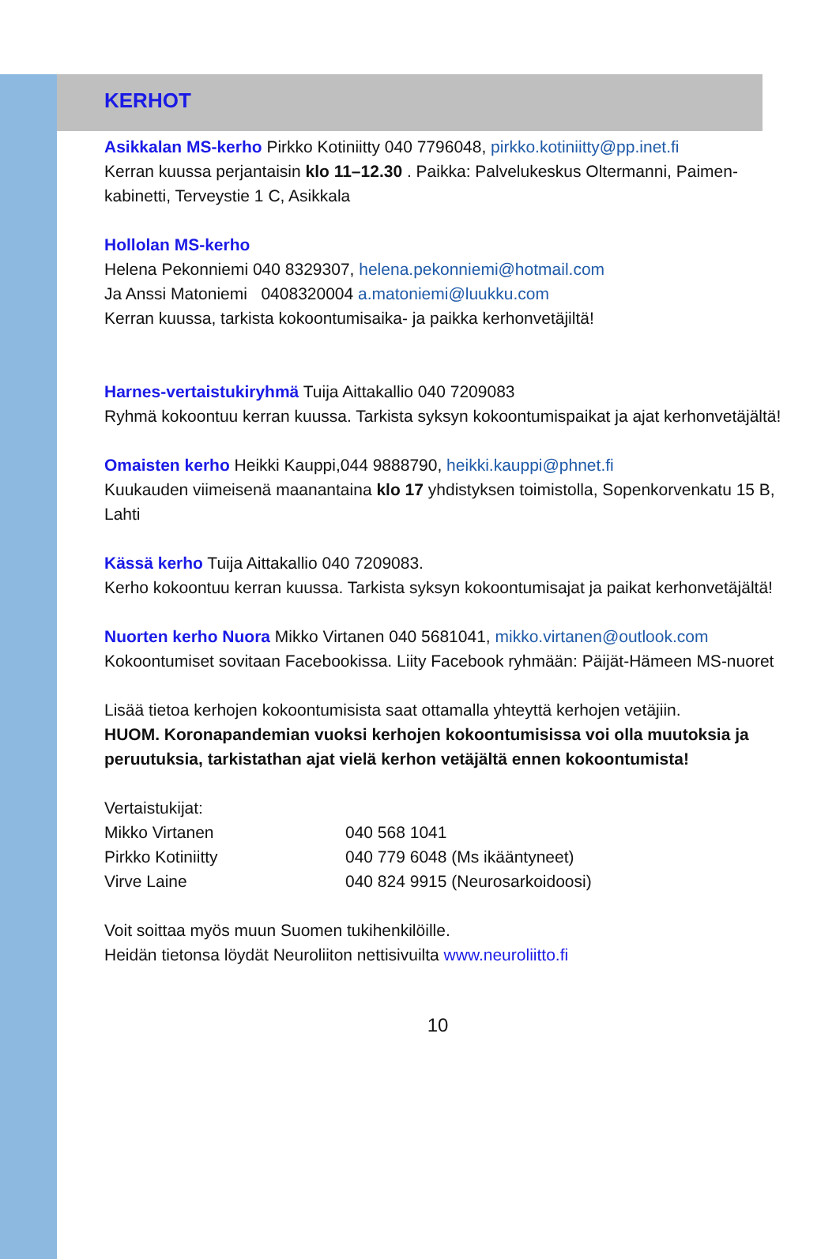KERHOT
Asikkalan MS-kerho Pirkko Kotiniitty 040 7796048, pirkko.kotiniitty@pp.inet.fi
Kerran kuussa perjantaisin klo 11–12.30 . Paikka: Palvelukeskus Oltermanni, Paimen-kabinetti, Terveystie 1 C, Asikkala
Hollolan MS-kerho
Helena Pekonniemi 040 8329307, helena.pekonniemi@hotmail.com
Ja Anssi Matoniemi 0408320004 a.matoniemi@luukku.com
Kerran kuussa, tarkista kokoontumisaika- ja paikka kerhonvetäjiltä!
Harnes-vertaistukiryhmä Tuija Aittakallio 040 7209083
Ryhmä kokoontuu kerran kuussa. Tarkista syksyn kokoontumispaikat ja ajat kerhonvetäjältä!
Omaisten kerho Heikki Kauppi,044 9888790, heikki.kauppi@phnet.fi
Kuukauden viimeisenä maanantaina klo 17 yhdistyksen toimistolla, Sopenkorvenkatu 15 B, Lahti
Kässä kerho Tuija Aittakallio 040 7209083.
Kerho kokoontuu kerran kuussa. Tarkista syksyn kokoontumisajat ja paikat kerhonvetäjältä!
Nuorten kerho Nuora Mikko Virtanen 040 5681041, mikko.virtanen@outlook.com
Kokoontumiset sovitaan Facebookissa. Liity Facebook ryhmään: Päijät-Hämeen MS-nuoret
Lisää tietoa kerhojen kokoontumisista saat ottamalla yhteyttä kerhojen vetäjiin.
HUOM. Koronapandemian vuoksi kerhojen kokoontumisissa voi olla muutoksia ja peruutuksia, tarkistathan ajat vielä kerhon vetäjältä ennen kokoontumista!
Vertaistukijat:
Mikko Virtanen 040 568 1041
Pirkko Kotiniitty 040 779 6048 (Ms ikääntyneet)
Virve Laine 040 824 9915 (Neurosarkoidoosi)
Voit soittaa myös muun Suomen tukihenkilöille.
Heidän tietonsa löydät Neuroliiton nettisivuilta www.neuroliitto.fi
10